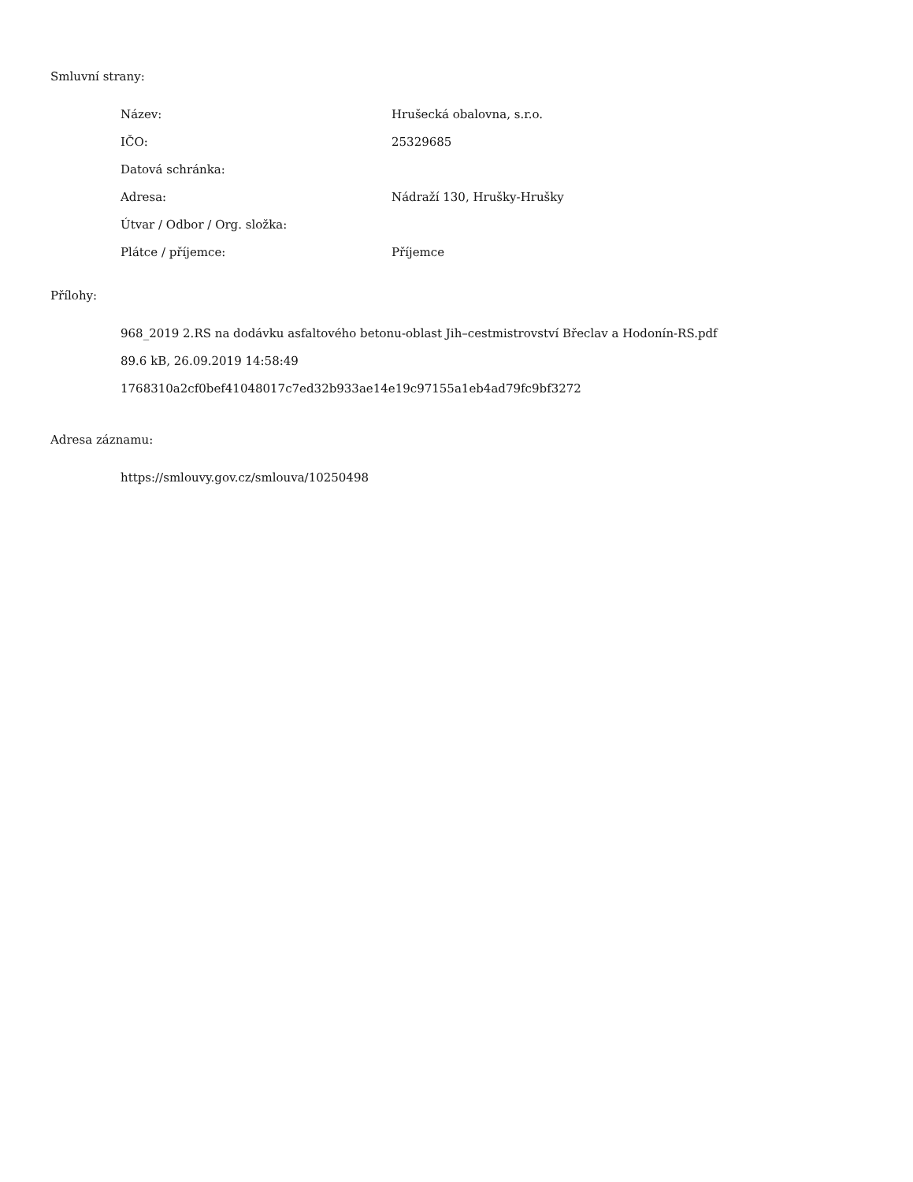Smluvní strany:
| Název: | Hrušecká obalovna, s.r.o. |
| IČO: | 25329685 |
| Datová schránka: | |
| Adresa: | Nádraží 130, Hrušky-Hrušky |
| Útvar / Odbor / Org. složka: | |
| Plátce / příjemce: | Příjemce |
Přílohy:
968_2019 2.RS na dodávku asfaltového betonu-oblast Jih–cestmistrovství Břeclav a Hodonín-RS.pdf
89.6 kB, 26.09.2019 14:58:49
1768310a2cf0bef41048017c7ed32b933ae14e19c97155a1eb4ad79fc9bf3272
Adresa záznamu:
https://smlouvy.gov.cz/smlouva/10250498